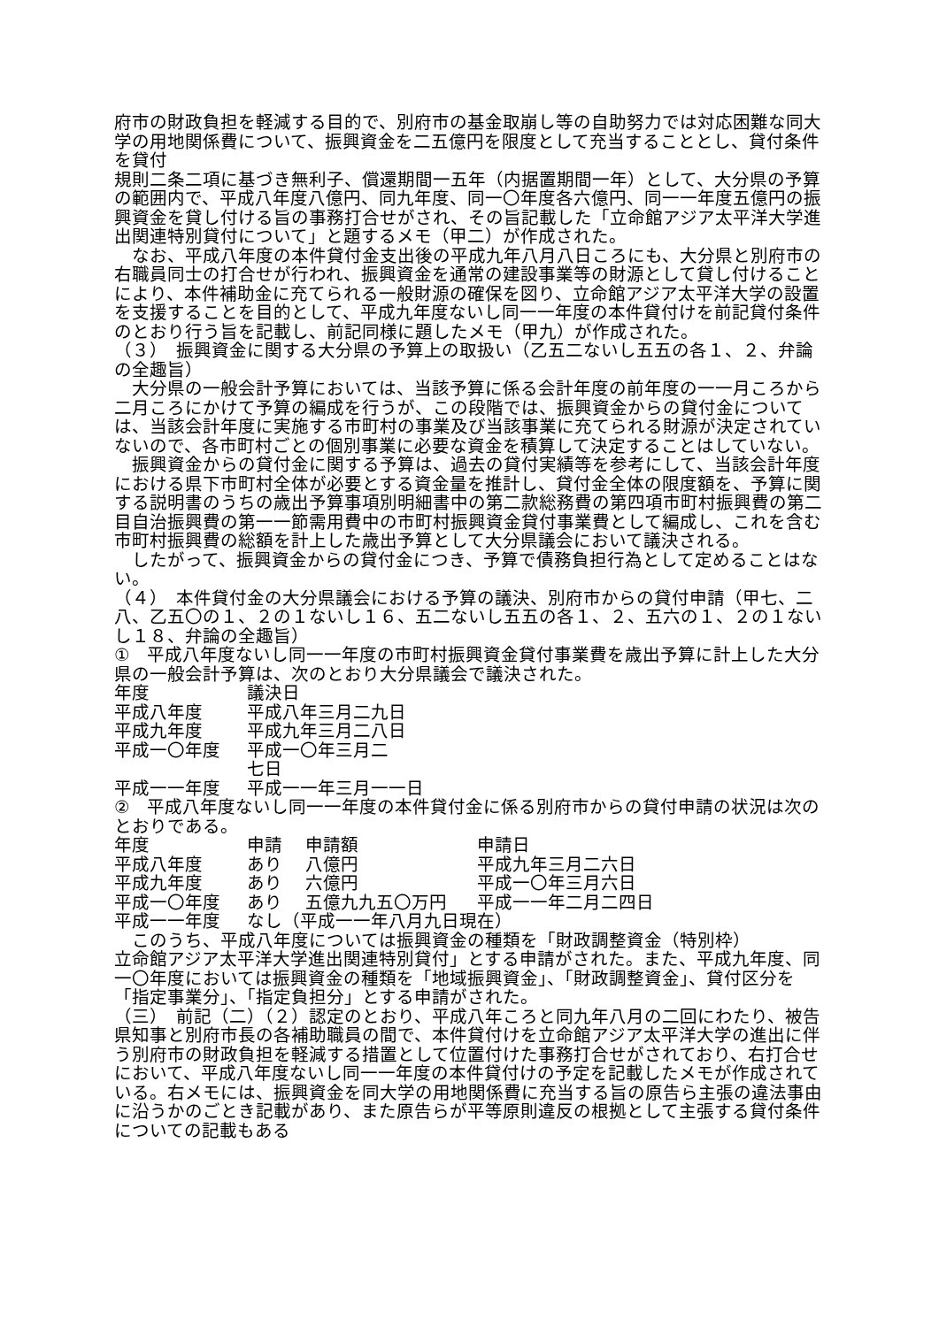府市の財政負担を軽減する目的で、別府市の基金取崩し等の自助努力では対応困難な同大学の用地関係費について、振興資金を二五億円を限度として充当することとし、貸付条件を貸付
規則二条二項に基づき無利子、償還期間一五年（内据置期間一年）として、大分県の予算の範囲内で、平成八年度八億円、同九年度、同一〇年度各六億円、同一一年度五億円の振興資金を貸し付ける旨の事務打合せがされ、その旨記載した「立命館アジア太平洋大学進出関連特別貸付について」と題するメモ（甲二）が作成された。
　なお、平成八年度の本件貸付金支出後の平成九年八月八日ころにも、大分県と別府市の右職員同士の打合せが行われ、振興資金を通常の建設事業等の財源として貸し付けることにより、本件補助金に充てられる一般財源の確保を図り、立命館アジア太平洋大学の設置を支援することを目的として、平成九年度ないし同一一年度の本件貸付けを前記貸付条件のとおり行う旨を記載し、前記同様に題したメモ（甲九）が作成された。
（３）　振興資金に関する大分県の予算上の取扱い（乙五二ないし五五の各１、２、弁論の全趣旨）
　大分県の一般会計予算においては、当該予算に係る会計年度の前年度の一一月ころから二月ころにかけて予算の編成を行うが、この段階では、振興資金からの貸付金については、当該会計年度に実施する市町村の事業及び当該事業に充てられる財源が決定されていないので、各市町村ごとの個別事業に必要な資金を積算して決定することはしていない。
　振興資金からの貸付金に関する予算は、過去の貸付実績等を参考にして、当該会計年度における県下市町村全体が必要とする資金量を推計し、貸付金全体の限度額を、予算に関する説明書のうちの歳出予算事項別明細書中の第二款総務費の第四項市町村振興費の第二目自治振興費の第一一節需用費中の市町村振興資金貸付事業費として編成し、これを含む市町村振興費の総額を計上した歳出予算として大分県議会において議決される。
　したがって、振興資金からの貸付金につき、予算で債務負担行為として定めることはない。
（４）　本件貸付金の大分県議会における予算の議決、別府市からの貸付申請（甲七、二八、乙五〇の１、２の１ないし１６、五二ないし五五の各１、２、五六の１、２の１ないし１８、弁論の全趣旨）
①　平成八年度ないし同一一年度の市町村振興資金貸付事業費を歳出予算に計上した大分県の一般会計予算は、次のとおり大分県議会で議決された。
| 年度 | 議決日 |
| 平成八年度 | 平成八年三月二九日 |
| 平成九年度 | 平成九年三月二八日 |
| 平成一〇年度 | 平成一〇年三月二 七日 |
| 平成一一年度 | 平成一一年三月一一日 |
②　平成八年度ないし同一一年度の本件貸付金に係る別府市からの貸付申請の状況は次のとおりである。
| 年度 | 申請 | 申請額 | 申請日 |
| 平成八年度 | あり | 八億円 | 平成九年三月二六日 |
| 平成九年度 | あり | 六億円 | 平成一〇年三月六日 |
| 平成一〇年度 | あり | 五億九九五〇万円 | 平成一一年二月二四日 |
| 平成一一年度 | なし（平成一一年八月九日現在） | | |
　このうち、平成八年度については振興資金の種類を「財政調整資金（特別枠）
立命館アジア太平洋大学進出関連特別貸付」とする申請がされた。また、平成九年度、同一〇年度においては振興資金の種類を「地域振興資金」、「財政調整資金」、貸付区分を「指定事業分」、「指定負担分」とする申請がされた。
（三）　前記（二）（２）認定のとおり、平成八年ころと同九年八月の二回にわたり、被告県知事と別府市長の各補助職員の間で、本件貸付けを立命館アジア太平洋大学の進出に伴う別府市の財政負担を軽減する措置として位置付けた事務打合せがされており、右打合せにおいて、平成八年度ないし同一一年度の本件貸付けの予定を記載したメモが作成されている。右メモには、振興資金を同大学の用地関係費に充当する旨の原告ら主張の違法事由に沿うかのごとき記載があり、また原告らが平等原則違反の根拠として主張する貸付条件についての記載もある